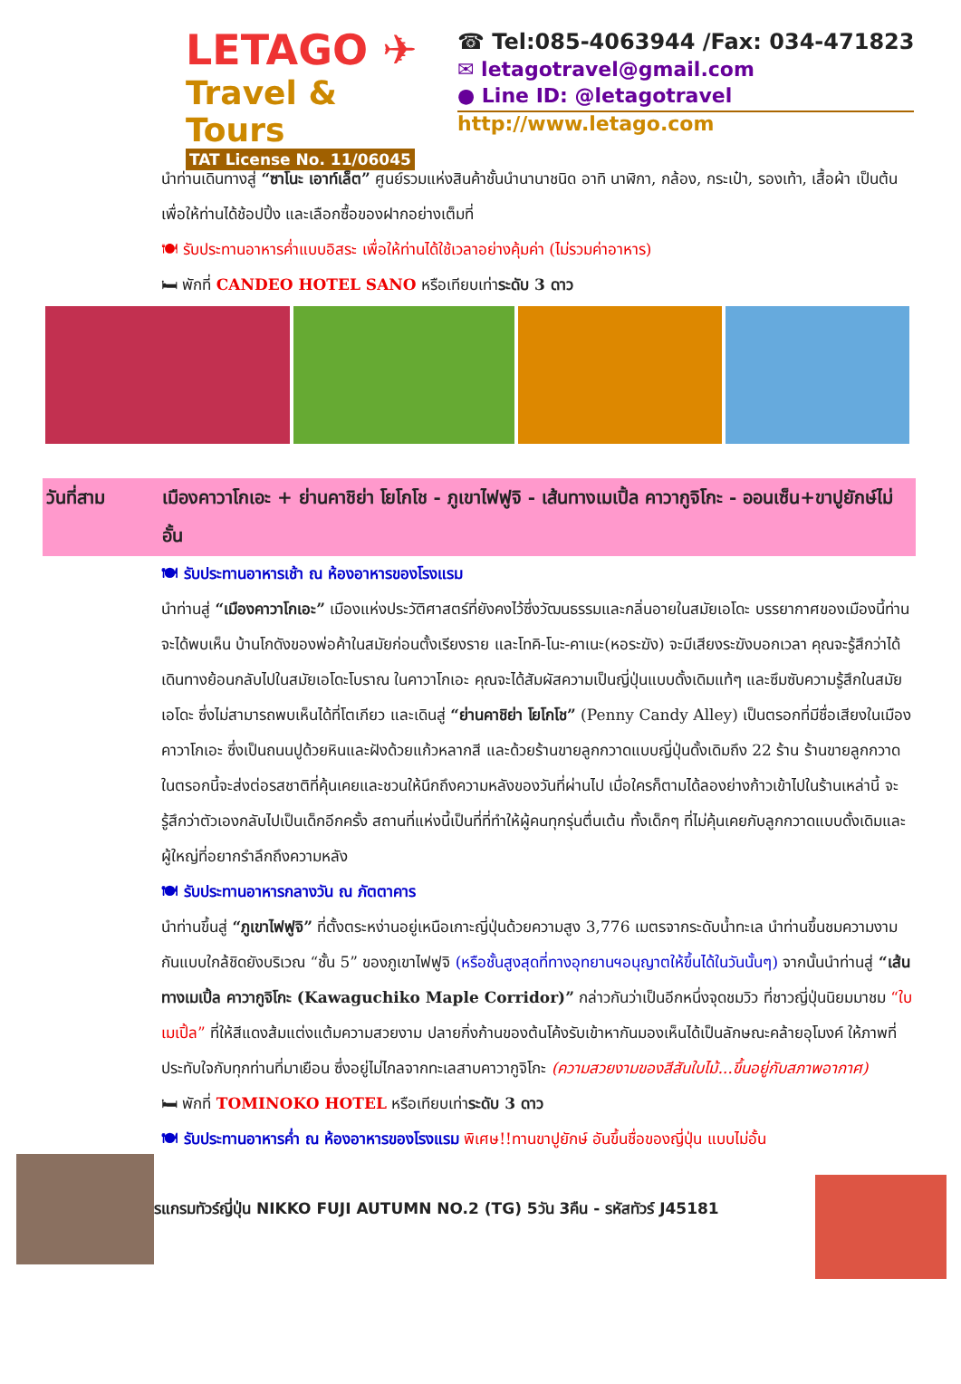LETAGO ✈
Travel & Tours
TAT License No. 11/06045
☎ Tel:085-4063944 /Fax: 034-471823
✉ letagotravel@gmail.com
● Line ID: @letagotravel
http://www.letago.com
นำท่านเดินทางสู่ “ซาโนะ เอาท์เล็ต” ศูนย์รวมแห่งสินค้าชั้นนำนานาชนิด อาทิ นาฬิกา, กล้อง, กระเป๋า, รองเท้า, เสื้อผ้า เป็นต้น เพื่อให้ท่านได้ช้อปปิ้ง และเลือกซื้อของฝากอย่างเต็มที่
🍽 รับประทานอาหารค่ำแบบอิสระ เพื่อให้ท่านได้ใช้เวลาอย่างคุ้มค่า (ไม่รวมค่าอาหาร)
🛏 พักที่ CANDEO HOTEL SANO หรือเทียบเท่าระดับ 3 ดาว
วันที่สาม เมืองคาวาโกเอะ + ย่านคาชิย่า โยโกโช - ภูเขาไฟฟูจิ - เส้นทางเมเปิ้ล คาวากูจิโกะ - ออนเซ็น+ขาปูยักษ์ไม่อั้น
🍽 รับประทานอาหารเช้า ณ ห้องอาหารของโรงแรม
นำท่านสู่ “เมืองคาวาโกเอะ” เมืองแห่งประวัติศาสตร์ที่ยังคงไว้ซึ่งวัฒนธรรมและกลิ่นอายในสมัยเอโดะ บรรยากาศของเมืองนี้ท่านจะได้พบเห็น บ้านโกดังของพ่อค้าในสมัยก่อนตั้งเรียงราย และโทคิ-โนะ-คาเนะ(หอระฆัง) จะมีเสียงระฆังบอกเวลา คุณจะรู้สึกว่าได้เดินทางย้อนกลับไปในสมัยเอโดะโบราณ ในคาวาโกเอะ คุณจะได้สัมผัสความเป็นญี่ปุ่นแบบดั้งเดิมแท้ๆ และซึมซับความรู้สึกในสมัยเอโดะ ซึ่งไม่สามารถพบเห็นได้ที่โตเกียว และเดินสู่ “ย่านคาชิย่า โยโกโช” (Penny Candy Alley) เป็นตรอกที่มีชื่อเสียงในเมืองคาวาโกเอะ ซึ่งเป็นถนนปูด้วยหินและฝังด้วยแก้วหลากสี และด้วยร้านขายลูกกวาดแบบญี่ปุ่นดั้งเดิมถึง 22 ร้าน ร้านขายลูกกวาดในตรอกนี้จะส่งต่อรสชาติที่คุ้นเคยและชวนให้นึกถึงความหลังของวันที่ผ่านไป เมื่อใครก็ตามได้ลองย่างก้าวเข้าไปในร้านเหล่านี้ จะรู้สึกว่าตัวเองกลับไปเป็นเด็กอีกครั้ง สถานที่แห่งนี้เป็นที่ที่ทำให้ผู้คนทุกรุ่นตื่นเต้น ทั้งเด็กๆ ที่ไม่คุ้นเคยกับลูกกวาดแบบดั้งเดิมและผู้ใหญ่ที่อยากรำลึกถึงความหลัง
🍽 รับประทานอาหารกลางวัน ณ ภัตตาคาร
นำท่านขึ้นสู่ “ภูเขาไฟฟูจิ” ที่ตั้งตระหง่านอยู่เหนือเกาะญี่ปุ่นด้วยความสูง 3,776 เมตรจากระดับน้ำทะเล นำท่านขึ้นชมความงามกันแบบใกล้ชิดยังบริเวณ “ชั้น 5” ของภูเขาไฟฟูจิ (หรือชั้นสูงสุดที่ทางอุทยานฯอนุญาตให้ขึ้นได้ในวันนั้นๆ) จากนั้นนำท่านสู่ “เส้นทางเมเปิ้ล คาวากูจิโกะ (Kawaguchiko Maple Corridor)” กล่าวกันว่าเป็นอีกหนึ่งจุดชมวิว ที่ชาวญี่ปุ่นนิยมมาชม “ใบเมเปิ้ล” ที่ให้สีแดงส้มแต่งแต้มความสวยงาม ปลายกิ่งก้านของต้นโค้งรับเข้าหากันมองเห็นได้เป็นลักษณะคล้ายอุโมงค์ ให้ภาพที่ประทับใจกับทุกท่านที่มาเยือน ซึ่งอยู่ไม่ไกลจากทะเลสาบคาวากูจิโกะ (ความสวยงามของสีสันใบไม้...ขึ้นอยู่กับสภาพอากาศ)
🛏 พักที่ TOMINOKO HOTEL หรือเทียบเท่าระดับ 3 ดาว
🍽 รับประทานอาหารค่ำ ณ ห้องอาหารของโรงแรม พิเศษ!!ทานขาปูยักษ์ อันขึ้นชื่อของญี่ปุ่น แบบไม่อั้น
รแกรมทัวร์ญี่ปุ่น NIKKO FUJI AUTUMN NO.2 (TG) 5วัน 3คืน - รหัสทัวร์ J45181